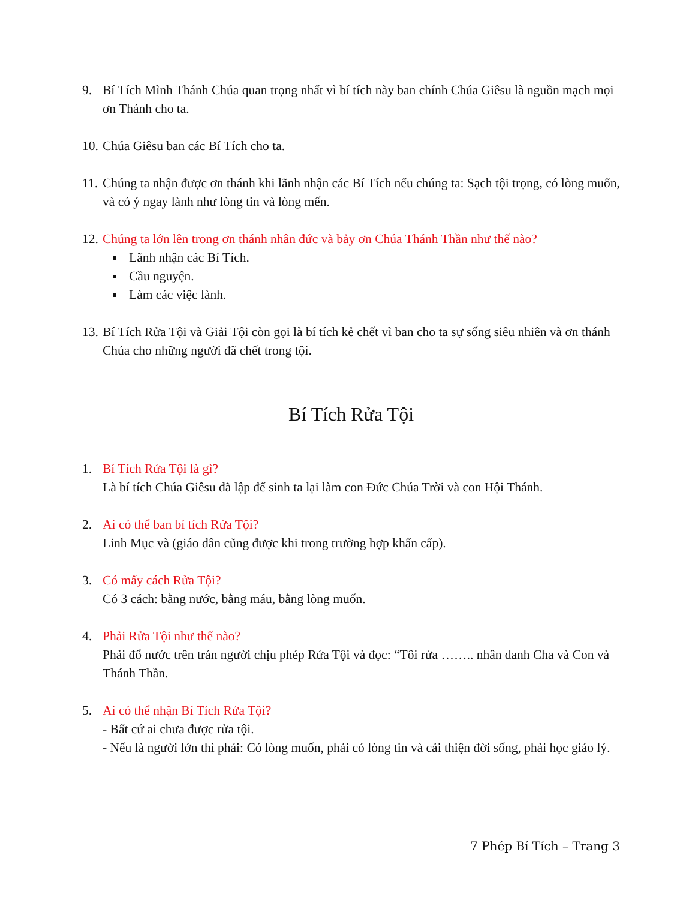9. Bí Tích Mình Thánh Chúa quan trọng nhất vì bí tích này ban chính Chúa Giêsu là nguồn mạch mọi ơn Thánh cho ta.
10.
Chúa Giêsu ban các Bí Tích cho ta.
11.
Chúng ta nhận được ơn thánh khi lãnh nhận các Bí Tích nếu chúng ta: Sạch tội trọng, có lòng muốn, và có ý ngay lành như lòng tin và lòng mến.
12.
Chúng ta lớn lên trong ơn thánh nhân đức và bảy ơn Chúa Thánh Thần như thế nào?
Lãnh nhận các Bí Tích.
Cầu nguyện.
Làm các việc lành.
13.
Bí Tích Rửa Tội và Giải Tội còn gọi là bí tích kẻ chết vì ban cho ta sự sống siêu nhiên và ơn thánh Chúa cho những người đã chết trong tội.
Bí Tích Rửa Tội
1. Bí Tích Rửa Tội là gì?
Là bí tích Chúa Giêsu đã lập để sinh ta lại làm con Đức Chúa Trời và con Hội Thánh.
2. Ai có thể ban bí tích Rửa Tội?
Linh Mục và (giáo dân cũng được khi trong trường hợp khẩn cấp).
3. Có mấy cách Rửa Tội?
Có 3 cách: bằng nước, bằng máu, bằng lòng muốn.
4. Phải Rửa Tội như thế nào?
Phải đổ nước trên trán người chịu phép Rửa Tội và đọc: “Tôi rửa …….. nhân danh Cha và Con và Thánh Thần.
5. Ai có thể nhận Bí Tích Rửa Tội?
- Bất cứ ai chưa được rửa tội.
- Nếu là người lớn thì phải: Có lòng muốn, phải có lòng tin và cải thiện đời sống, phải học giáo lý.
7 Phép Bí Tích – Trang 3